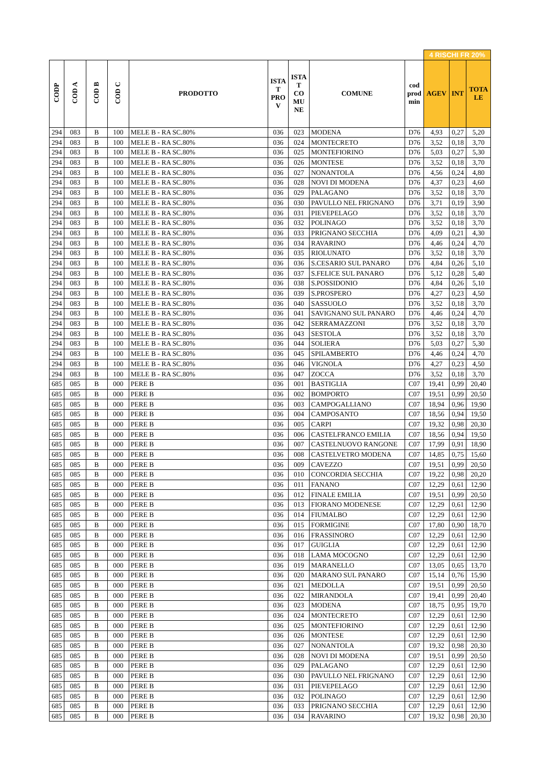| | | | | | | | | | 4 RISCHI FR 20% | | |
| CODP | COD A | COD B | COD C | PRODOTTO | ISTA T PRO V | ISTA T CO MU NE | COMUNE | cod prod min | AGEV | INT | TOTA LE |
| 294 | 083 | B | 100 | MELE B - RA SC.80% | 036 | 023 | MODENA | D76 | 4,93 | 0,27 | 5,20 |
| 294 | 083 | B | 100 | MELE B - RA SC.80% | 036 | 024 | MONTECRETO | D76 | 3,52 | 0,18 | 3,70 |
| 294 | 083 | B | 100 | MELE B - RA SC.80% | 036 | 025 | MONTEFIORINO | D76 | 5,03 | 0,27 | 5,30 |
| 294 | 083 | B | 100 | MELE B - RA SC.80% | 036 | 026 | MONTESE | D76 | 3,52 | 0,18 | 3,70 |
| 294 | 083 | B | 100 | MELE B - RA SC.80% | 036 | 027 | NONANTOLA | D76 | 4,56 | 0,24 | 4,80 |
| 294 | 083 | B | 100 | MELE B - RA SC.80% | 036 | 028 | NOVI DI MODENA | D76 | 4,37 | 0,23 | 4,60 |
| 294 | 083 | B | 100 | MELE B - RA SC.80% | 036 | 029 | PALAGANO | D76 | 3,52 | 0,18 | 3,70 |
| 294 | 083 | B | 100 | MELE B - RA SC.80% | 036 | 030 | PAVULLO NEL FRIGNANO | D76 | 3,71 | 0,19 | 3,90 |
| 294 | 083 | B | 100 | MELE B - RA SC.80% | 036 | 031 | PIEVEPELAGO | D76 | 3,52 | 0,18 | 3,70 |
| 294 | 083 | B | 100 | MELE B - RA SC.80% | 036 | 032 | POLINAGO | D76 | 3,52 | 0,18 | 3,70 |
| 294 | 083 | B | 100 | MELE B - RA SC.80% | 036 | 033 | PRIGNANO SECCHIA | D76 | 4,09 | 0,21 | 4,30 |
| 294 | 083 | B | 100 | MELE B - RA SC.80% | 036 | 034 | RAVARINO | D76 | 4,46 | 0,24 | 4,70 |
| 294 | 083 | B | 100 | MELE B - RA SC.80% | 036 | 035 | RIOLUNATO | D76 | 3,52 | 0,18 | 3,70 |
| 294 | 083 | B | 100 | MELE B - RA SC.80% | 036 | 036 | S.CESARIO SUL PANARO | D76 | 4,84 | 0,26 | 5,10 |
| 294 | 083 | B | 100 | MELE B - RA SC.80% | 036 | 037 | S.FELICE SUL PANARO | D76 | 5,12 | 0,28 | 5,40 |
| 294 | 083 | B | 100 | MELE B - RA SC.80% | 036 | 038 | S.POSSIDONIO | D76 | 4,84 | 0,26 | 5,10 |
| 294 | 083 | B | 100 | MELE B - RA SC.80% | 036 | 039 | S.PROSPERO | D76 | 4,27 | 0,23 | 4,50 |
| 294 | 083 | B | 100 | MELE B - RA SC.80% | 036 | 040 | SASSUOLO | D76 | 3,52 | 0,18 | 3,70 |
| 294 | 083 | B | 100 | MELE B - RA SC.80% | 036 | 041 | SAVIGNANO SUL PANARO | D76 | 4,46 | 0,24 | 4,70 |
| 294 | 083 | B | 100 | MELE B - RA SC.80% | 036 | 042 | SERRAMAZZONI | D76 | 3,52 | 0,18 | 3,70 |
| 294 | 083 | B | 100 | MELE B - RA SC.80% | 036 | 043 | SESTOLA | D76 | 3,52 | 0,18 | 3,70 |
| 294 | 083 | B | 100 | MELE B - RA SC.80% | 036 | 044 | SOLIERA | D76 | 5,03 | 0,27 | 5,30 |
| 294 | 083 | B | 100 | MELE B - RA SC.80% | 036 | 045 | SPILAMBERTO | D76 | 4,46 | 0,24 | 4,70 |
| 294 | 083 | B | 100 | MELE B - RA SC.80% | 036 | 046 | VIGNOLA | D76 | 4,27 | 0,23 | 4,50 |
| 294 | 083 | B | 100 | MELE B - RA SC.80% | 036 | 047 | ZOCCA | D76 | 3,52 | 0,18 | 3,70 |
| 685 | 085 | B | 000 | PERE B | 036 | 001 | BASTIGLIA | C07 | 19,41 | 0,99 | 20,40 |
| 685 | 085 | B | 000 | PERE B | 036 | 002 | BOMPORTO | C07 | 19,51 | 0,99 | 20,50 |
| 685 | 085 | B | 000 | PERE B | 036 | 003 | CAMPOGALLIANO | C07 | 18,94 | 0,96 | 19,90 |
| 685 | 085 | B | 000 | PERE B | 036 | 004 | CAMPOSANTO | C07 | 18,56 | 0,94 | 19,50 |
| 685 | 085 | B | 000 | PERE B | 036 | 005 | CARPI | C07 | 19,32 | 0,98 | 20,30 |
| 685 | 085 | B | 000 | PERE B | 036 | 006 | CASTELFRANCO EMILIA | C07 | 18,56 | 0,94 | 19,50 |
| 685 | 085 | B | 000 | PERE B | 036 | 007 | CASTELNUOVO RANGONE | C07 | 17,99 | 0,91 | 18,90 |
| 685 | 085 | B | 000 | PERE B | 036 | 008 | CASTELVETRO MODENA | C07 | 14,85 | 0,75 | 15,60 |
| 685 | 085 | B | 000 | PERE B | 036 | 009 | CAVEZZO | C07 | 19,51 | 0,99 | 20,50 |
| 685 | 085 | B | 000 | PERE B | 036 | 010 | CONCORDIA SECCHIA | C07 | 19,22 | 0,98 | 20,20 |
| 685 | 085 | B | 000 | PERE B | 036 | 011 | FANANO | C07 | 12,29 | 0,61 | 12,90 |
| 685 | 085 | B | 000 | PERE B | 036 | 012 | FINALE EMILIA | C07 | 19,51 | 0,99 | 20,50 |
| 685 | 085 | B | 000 | PERE B | 036 | 013 | FIORANO MODENESE | C07 | 12,29 | 0,61 | 12,90 |
| 685 | 085 | B | 000 | PERE B | 036 | 014 | FIUMALBO | C07 | 12,29 | 0,61 | 12,90 |
| 685 | 085 | B | 000 | PERE B | 036 | 015 | FORMIGINE | C07 | 17,80 | 0,90 | 18,70 |
| 685 | 085 | B | 000 | PERE B | 036 | 016 | FRASSINORO | C07 | 12,29 | 0,61 | 12,90 |
| 685 | 085 | B | 000 | PERE B | 036 | 017 | GUIGLIA | C07 | 12,29 | 0,61 | 12,90 |
| 685 | 085 | B | 000 | PERE B | 036 | 018 | LAMA MOCOGNO | C07 | 12,29 | 0,61 | 12,90 |
| 685 | 085 | B | 000 | PERE B | 036 | 019 | MARANELLO | C07 | 13,05 | 0,65 | 13,70 |
| 685 | 085 | B | 000 | PERE B | 036 | 020 | MARANO SUL PANARO | C07 | 15,14 | 0,76 | 15,90 |
| 685 | 085 | B | 000 | PERE B | 036 | 021 | MEDOLLA | C07 | 19,51 | 0,99 | 20,50 |
| 685 | 085 | B | 000 | PERE B | 036 | 022 | MIRANDOLA | C07 | 19,41 | 0,99 | 20,40 |
| 685 | 085 | B | 000 | PERE B | 036 | 023 | MODENA | C07 | 18,75 | 0,95 | 19,70 |
| 685 | 085 | B | 000 | PERE B | 036 | 024 | MONTECRETO | C07 | 12,29 | 0,61 | 12,90 |
| 685 | 085 | B | 000 | PERE B | 036 | 025 | MONTEFIORINO | C07 | 12,29 | 0,61 | 12,90 |
| 685 | 085 | B | 000 | PERE B | 036 | 026 | MONTESE | C07 | 12,29 | 0,61 | 12,90 |
| 685 | 085 | B | 000 | PERE B | 036 | 027 | NONANTOLA | C07 | 19,32 | 0,98 | 20,30 |
| 685 | 085 | B | 000 | PERE B | 036 | 028 | NOVI DI MODENA | C07 | 19,51 | 0,99 | 20,50 |
| 685 | 085 | B | 000 | PERE B | 036 | 029 | PALAGANO | C07 | 12,29 | 0,61 | 12,90 |
| 685 | 085 | B | 000 | PERE B | 036 | 030 | PAVULLO NEL FRIGNANO | C07 | 12,29 | 0,61 | 12,90 |
| 685 | 085 | B | 000 | PERE B | 036 | 031 | PIEVEPELAGO | C07 | 12,29 | 0,61 | 12,90 |
| 685 | 085 | B | 000 | PERE B | 036 | 032 | POLINAGO | C07 | 12,29 | 0,61 | 12,90 |
| 685 | 085 | B | 000 | PERE B | 036 | 033 | PRIGNANO SECCHIA | C07 | 12,29 | 0,61 | 12,90 |
| 685 | 085 | B | 000 | PERE B | 036 | 034 | RAVARINO | C07 | 19,32 | 0,98 | 20,30 |